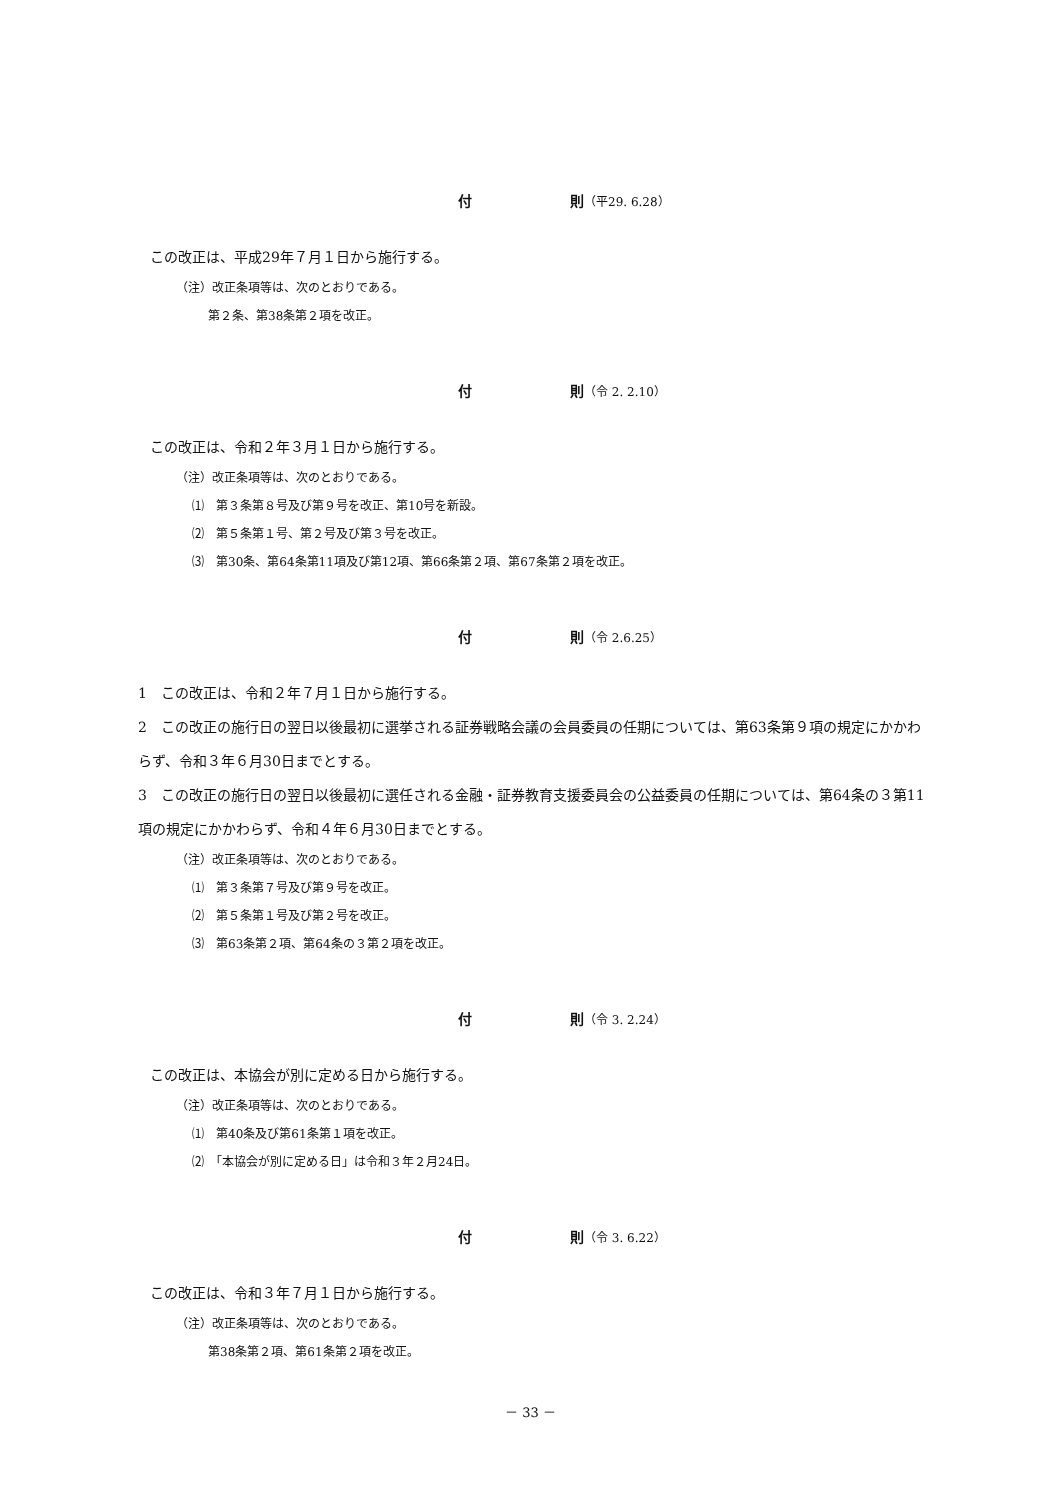付 則（平29. 6.28）
この改正は、平成29年７月１日から施行する。
（注）改正条項等は、次のとおりである。
第２条、第38条第２項を改正。
付 則（令 2. 2.10）
この改正は、令和２年３月１日から施行する。
（注）改正条項等は、次のとおりである。
⑴　第３条第８号及び第９号を改正、第10号を新設。
⑵　第５条第１号、第２号及び第３号を改正。
⑶　第30条、第64条第11項及び第12項、第66条第２項、第67条第２項を改正。
付 則（令 2.6.25）
1　この改正は、令和２年７月１日から施行する。
2　この改正の施行日の翌日以後最初に選挙される証券戦略会議の会員委員の任期については、第63条第９項の規定にかかわらず、令和３年６月30日までとする。
3　この改正の施行日の翌日以後最初に選任される金融・証券教育支援委員会の公益委員の任期については、第64条の３第11項の規定にかかわらず、令和４年６月30日までとする。
（注）改正条項等は、次のとおりである。
⑴　第３条第７号及び第９号を改正。
⑵　第５条第１号及び第２号を改正。
⑶　第63条第２項、第64条の３第２項を改正。
付 則（令 3. 2.24）
この改正は、本協会が別に定める日から施行する。
（注）改正条項等は、次のとおりである。
⑴　第40条及び第61条第１項を改正。
⑵　「本協会が別に定める日」は令和３年２月24日。
付 則（令 3. 6.22）
この改正は、令和３年７月１日から施行する。
（注）改正条項等は、次のとおりである。
第38条第２項、第61条第２項を改正。
－ 33 －